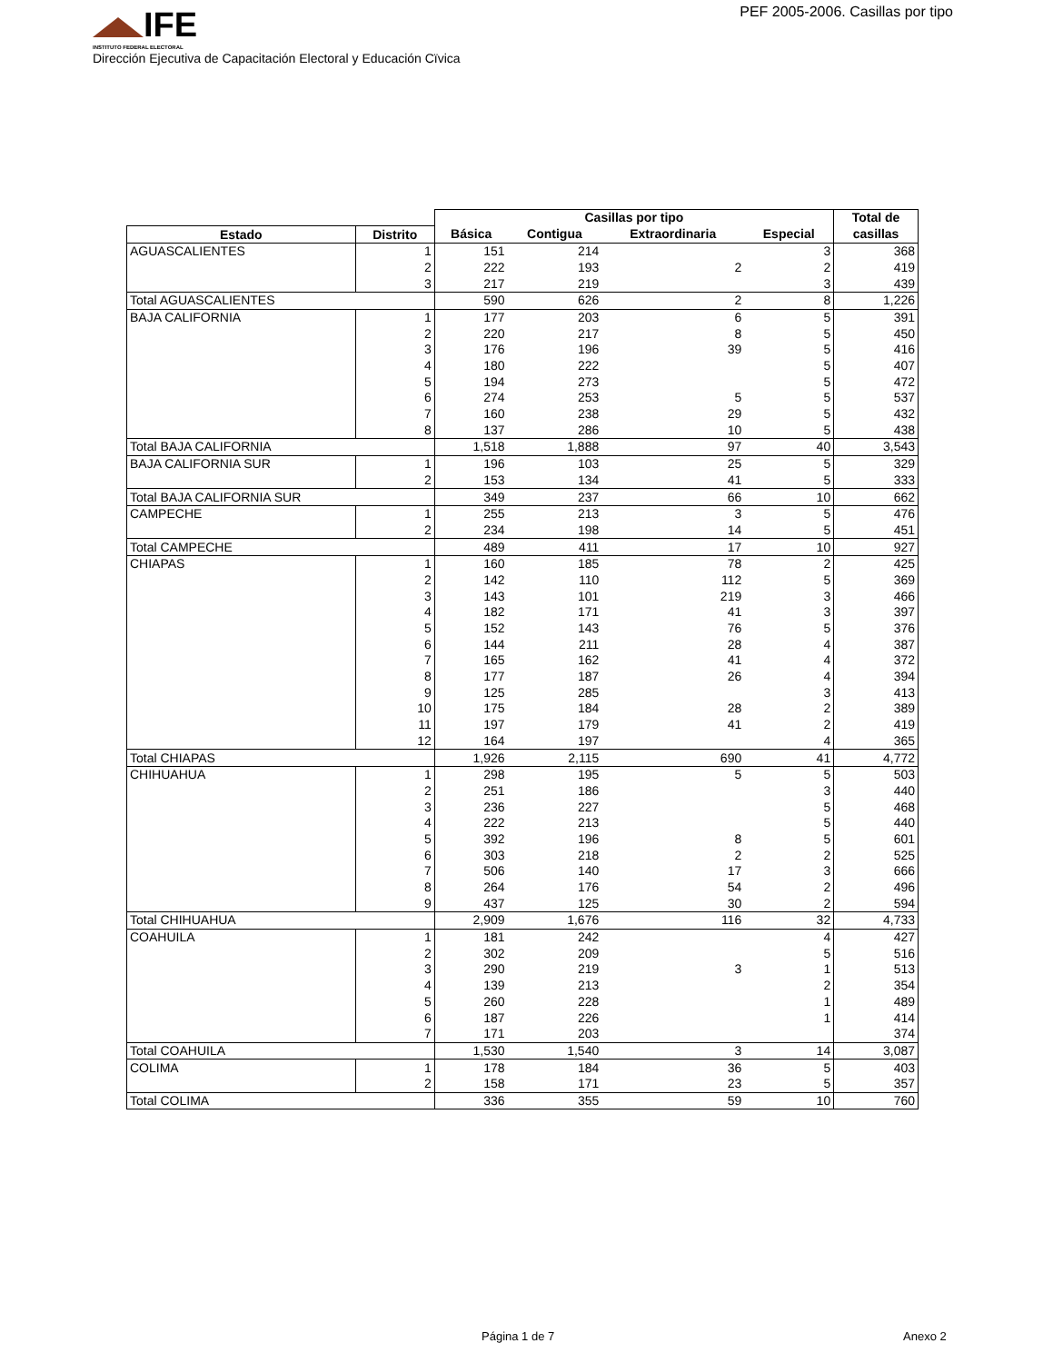IFE
INSTITUTO FEDERAL ELECTORAL
PEF 2005-2006. Casillas por tipo
Dirección Ejecutiva de Capacitación Electoral y Educación Cïvica
| | | Casillas por tipo | | | | Total de |
| --- | --- | --- | --- | --- | --- | --- |
| Estado | Distrito | Básica | Contigua | Extraordinaria | Especial | casillas |
| AGUASCALIENTES | 1 | 151 | 214 | | 3 | 368 |
| | 2 | 222 | 193 | 2 | 2 | 419 |
| | 3 | 217 | 219 | | 3 | 439 |
| Total AGUASCALIENTES | | 590 | 626 | 2 | 8 | 1,226 |
| BAJA CALIFORNIA | 1 | 177 | 203 | 6 | 5 | 391 |
| | 2 | 220 | 217 | 8 | 5 | 450 |
| | 3 | 176 | 196 | 39 | 5 | 416 |
| | 4 | 180 | 222 | | 5 | 407 |
| | 5 | 194 | 273 | | 5 | 472 |
| | 6 | 274 | 253 | 5 | 5 | 537 |
| | 7 | 160 | 238 | 29 | 5 | 432 |
| | 8 | 137 | 286 | 10 | 5 | 438 |
| Total BAJA CALIFORNIA | | 1,518 | 1,888 | 97 | 40 | 3,543 |
| BAJA CALIFORNIA SUR | 1 | 196 | 103 | 25 | 5 | 329 |
| | 2 | 153 | 134 | 41 | 5 | 333 |
| Total BAJA CALIFORNIA SUR | | 349 | 237 | 66 | 10 | 662 |
| CAMPECHE | 1 | 255 | 213 | 3 | 5 | 476 |
| | 2 | 234 | 198 | 14 | 5 | 451 |
| Total CAMPECHE | | 489 | 411 | 17 | 10 | 927 |
| CHIAPAS | 1 | 160 | 185 | 78 | 2 | 425 |
| | 2 | 142 | 110 | 112 | 5 | 369 |
| | 3 | 143 | 101 | 219 | 3 | 466 |
| | 4 | 182 | 171 | 41 | 3 | 397 |
| | 5 | 152 | 143 | 76 | 5 | 376 |
| | 6 | 144 | 211 | 28 | 4 | 387 |
| | 7 | 165 | 162 | 41 | 4 | 372 |
| | 8 | 177 | 187 | 26 | 4 | 394 |
| | 9 | 125 | 285 | | 3 | 413 |
| | 10 | 175 | 184 | 28 | 2 | 389 |
| | 11 | 197 | 179 | 41 | 2 | 419 |
| | 12 | 164 | 197 | | 4 | 365 |
| Total CHIAPAS | | 1,926 | 2,115 | 690 | 41 | 4,772 |
| CHIHUAHUA | 1 | 298 | 195 | 5 | 5 | 503 |
| | 2 | 251 | 186 | | 3 | 440 |
| | 3 | 236 | 227 | | 5 | 468 |
| | 4 | 222 | 213 | | 5 | 440 |
| | 5 | 392 | 196 | 8 | 5 | 601 |
| | 6 | 303 | 218 | 2 | 2 | 525 |
| | 7 | 506 | 140 | 17 | 3 | 666 |
| | 8 | 264 | 176 | 54 | 2 | 496 |
| | 9 | 437 | 125 | 30 | 2 | 594 |
| Total CHIHUAHUA | | 2,909 | 1,676 | 116 | 32 | 4,733 |
| COAHUILA | 1 | 181 | 242 | | 4 | 427 |
| | 2 | 302 | 209 | | 5 | 516 |
| | 3 | 290 | 219 | 3 | 1 | 513 |
| | 4 | 139 | 213 | | 2 | 354 |
| | 5 | 260 | 228 | | 1 | 489 |
| | 6 | 187 | 226 | | 1 | 414 |
| | 7 | 171 | 203 | | | 374 |
| Total COAHUILA | | 1,530 | 1,540 | 3 | 14 | 3,087 |
| COLIMA | 1 | 178 | 184 | 36 | 5 | 403 |
| | 2 | 158 | 171 | 23 | 5 | 357 |
| Total COLIMA | | 336 | 355 | 59 | 10 | 760 |
Página 1 de 7 Anexo 2